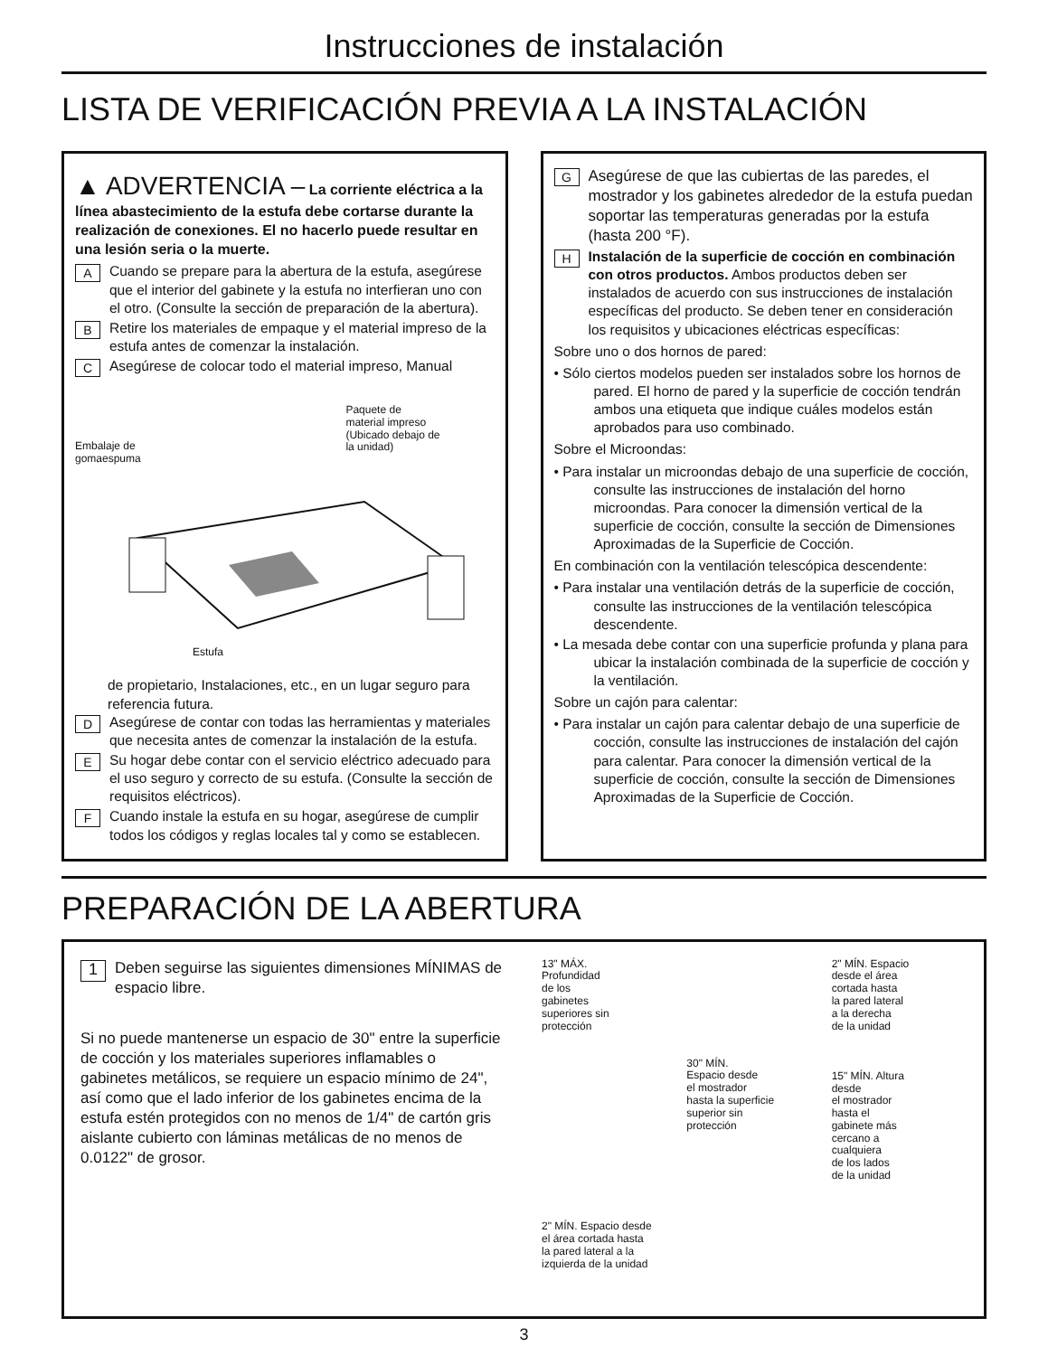Instrucciones de instalación
LISTA DE VERIFICACIÓN PREVIA A LA INSTALACIÓN
▲ ADVERTENCIA – La corriente eléctrica a la línea abastecimiento de la estufa debe cortarse durante la realización de conexiones. El no hacerlo puede resultar en una lesión seria o la muerte.
A Cuando se prepare para la abertura de la estufa, asegúrese que el interior del gabinete y la estufa no interfieran uno con el otro. (Consulte la sección de preparación de la abertura).
B Retire los materiales de empaque y el material impreso de la estufa antes de comenzar la instalación.
C Asegúrese de colocar todo el material impreso, Manual
Embalaje de
gomaespuma Paquete de
material impreso
(Ubicado debajo de
la unidad)
Estufa
de propietario, Instalaciones, etc., en un lugar seguro para referencia futura.
D Asegúrese de contar con todas las herramientas y materiales que necesita antes de comenzar la instalación de la estufa.
E Su hogar debe contar con el servicio eléctrico adecuado para el uso seguro y correcto de su estufa. (Consulte la sección de requisitos eléctricos).
F Cuando instale la estufa en su hogar, asegúrese de cumplir todos los códigos y reglas locales tal y como se establecen.
G Asegúrese de que las cubiertas de las paredes, el mostrador y los gabinetes alrededor de la estufa puedan soportar las temperaturas generadas por la estufa (hasta 200 °F).
H Instalación de la superficie de cocción en combinación con otros productos. Ambos productos deben ser instalados de acuerdo con sus instrucciones de instalación específicas del producto. Se deben tener en consideración los requisitos y ubicaciones eléctricas específicas:
Sobre uno o dos hornos de pared:
• Sólo ciertos modelos pueden ser instalados sobre los hornos de pared. El horno de pared y la superficie de cocción tendrán ambos una etiqueta que indique cuáles modelos están aprobados para uso combinado.
Sobre el Microondas:
• Para instalar un microondas debajo de una superficie de cocción, consulte las instrucciones de instalación del horno microondas. Para conocer la dimensión vertical de la superficie de cocción, consulte la sección de Dimensiones Aproximadas de la Superficie de Cocción.
En combinación con la ventilación telescópica descendente:
• Para instalar una ventilación detrás de la superficie de cocción, consulte las instrucciones de la ventilación telescópica descendente.
• La mesada debe contar con una superficie profunda y plana para ubicar la instalación combinada de la superficie de cocción y la ventilación.
Sobre un cajón para calentar:
• Para instalar un cajón para calentar debajo de una superficie de cocción, consulte las instrucciones de instalación del cajón para calentar. Para conocer la dimensión vertical de la superficie de cocción, consulte la sección de Dimensiones Aproximadas de la Superficie de Cocción.
PREPARACIÓN DE LA ABERTURA
1 Deben seguirse las siguientes dimensiones MÍNIMAS de espacio libre.
Si no puede mantenerse un espacio de 30" entre la superficie de cocción y los materiales superiores inflamables o gabinetes metálicos, se requiere un espacio mínimo de 24", así como que el lado inferior de los gabinetes encima de la estufa estén protegidos con no menos de 1/4" de cartón gris aislante cubierto con láminas metálicas de no menos de 0.0122" de grosor.
13" MÁX.
Profundidad
de los
gabinetes
superiores sin
protección
30" MÍN.
Espacio desde
el mostrador
hasta la superficie
superior sin
protección
2" MÍN. Espacio
desde el área
cortada hasta
la pared lateral
a la derecha
de la unidad
15" MÍN. Altura
desde
el mostrador
hasta el
gabinete más
cercano a
cualquiera
de los lados
de la unidad
2" MÍN. Espacio desde
el área cortada hasta
la pared lateral a la
izquierda de la unidad
3